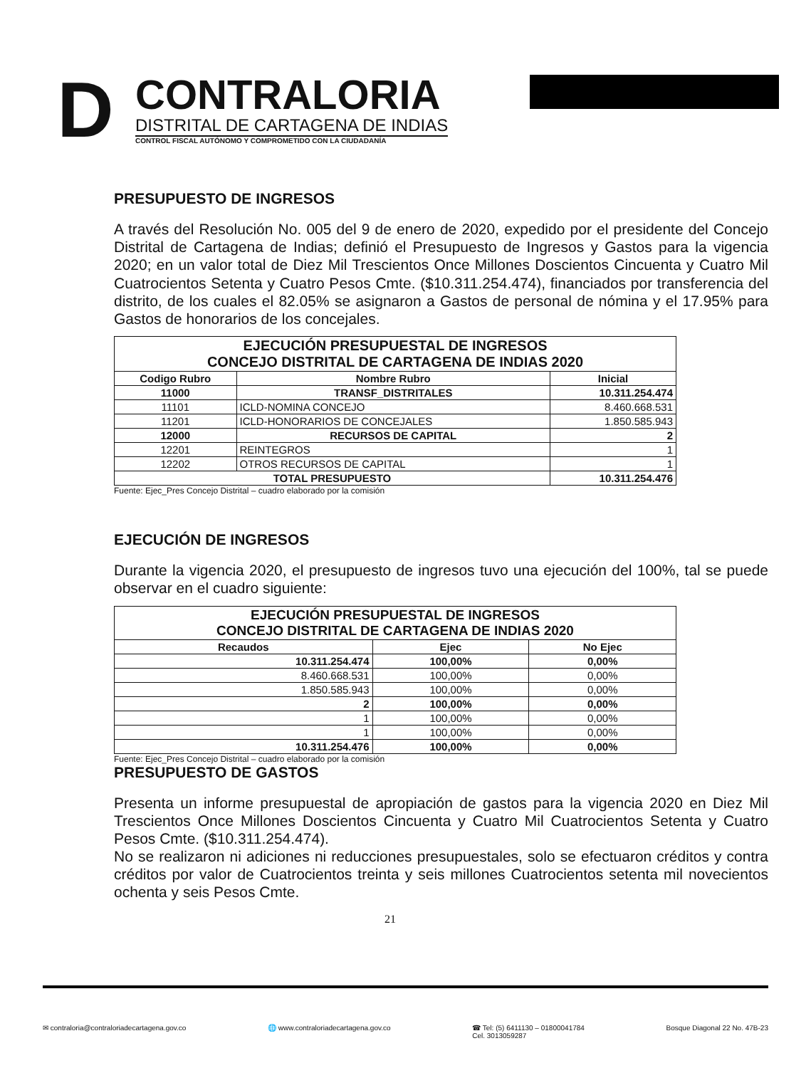D
CONTRALORIA
DISTRITAL DE CARTAGENA DE INDIAS
CONTROL FISCAL AUTÓNOMO Y COMPROMETIDO CON LA CIUDADANÍA
PRESUPUESTO DE INGRESOS
A través del Resolución No. 005 del 9 de enero de 2020, expedido por el presidente del Concejo Distrital de Cartagena de Indias; definió el Presupuesto de Ingresos y Gastos para la vigencia 2020; en un valor total de Diez Mil Trescientos Once Millones Doscientos Cincuenta y Cuatro Mil Cuatrocientos Setenta y Cuatro Pesos Cmte. ($10.311.254.474), financiados por transferencia del distrito, de los cuales el 82.05% se asignaron a Gastos de personal de nómina y el 17.95% para Gastos de honorarios de los concejales.
| EJECUCIÓN PRESUPUESTAL DE INGRESOS CONCEJO DISTRITAL DE CARTAGENA DE INDIAS 2020 | | |
| --- | --- | --- |
| Codigo Rubro | Nombre Rubro | Inicial |
| 11000 | TRANSF_DISTRITALES | 10.311.254.474 |
| 11101 | ICLD-NOMINA CONCEJO | 8.460.668.531 |
| 11201 | ICLD-HONORARIOS DE CONCEJALES | 1.850.585.943 |
| 12000 | RECURSOS DE CAPITAL | 2 |
| 12201 | REINTEGROS | 1 |
| 12202 | OTROS RECURSOS DE CAPITAL | 1 |
| TOTAL PRESUPUESTO | | 10.311.254.476 |
Fuente: Ejec_Pres Concejo Distrital – cuadro elaborado por la comisión
EJECUCIÓN DE INGRESOS
Durante la vigencia 2020, el presupuesto de ingresos tuvo una ejecución del 100%, tal se puede observar en el cuadro siguiente:
| EJECUCIÓN PRESUPUESTAL DE INGRESOS CONCEJO DISTRITAL DE CARTAGENA DE INDIAS 2020 | | |
| --- | --- | --- |
| Recaudos | Ejec | No Ejec |
| 10.311.254.474 | 100,00% | 0,00% |
| 8.460.668.531 | 100,00% | 0,00% |
| 1.850.585.943 | 100,00% | 0,00% |
| 2 | 100,00% | 0,00% |
| 1 | 100,00% | 0,00% |
| 1 | 100,00% | 0,00% |
| 10.311.254.476 | 100,00% | 0,00% |
Fuente: Ejec_Pres Concejo Distrital – cuadro elaborado por la comisión
PRESUPUESTO DE GASTOS
Presenta un informe presupuestal de apropiación de gastos para la vigencia 2020 en Diez Mil Trescientos Once Millones Doscientos Cincuenta y Cuatro Mil Cuatrocientos Setenta y Cuatro Pesos Cmte. ($10.311.254.474).
No se realizaron ni adiciones ni reducciones presupuestales, solo se efectuaron créditos y contra créditos por valor de Cuatrocientos treinta y seis millones Cuatrocientos setenta mil novecientos ochenta y seis Pesos Cmte.
21
✉ contraloria@contraloriadecartagena.gov.co 🌐 www.contraloriadecartagena.gov.co ☎ Tel: (5) 6411130 – 01800041784
Cel. 3013059287 Bosque Diagonal 22 No. 47B-23